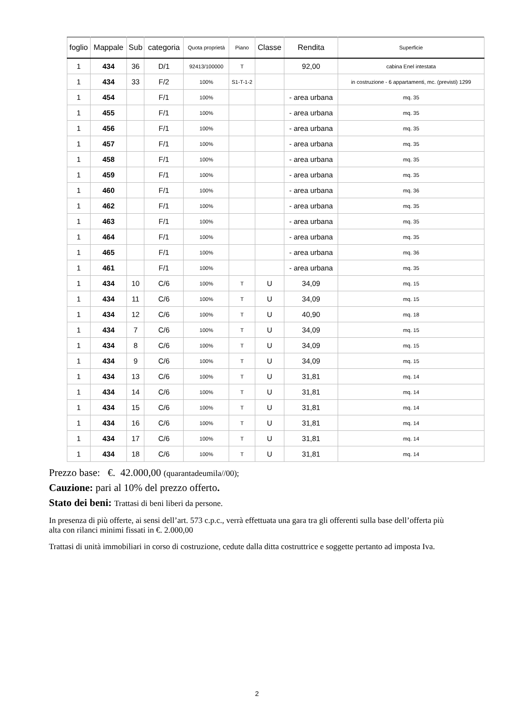| foglio | Mappale | Sub | categoria | Quota proprietà | Piano | Classe | Rendita | Superficie |
| --- | --- | --- | --- | --- | --- | --- | --- | --- |
| 1 | 434 | 36 | D/1 | 92413/100000 | T | | 92,00 | cabina Enel intestata |
| 1 | 434 | 33 | F/2 | 100% | S1-T-1-2 | | | in costruzione - 6 appartamenti, mc. (previsti) 1299 |
| 1 | 454 | | F/1 | 100% | | | - area urbana | mq. 35 |
| 1 | 455 | | F/1 | 100% | | | - area urbana | mq. 35 |
| 1 | 456 | | F/1 | 100% | | | - area urbana | mq. 35 |
| 1 | 457 | | F/1 | 100% | | | - area urbana | mq. 35 |
| 1 | 458 | | F/1 | 100% | | | - area urbana | mq. 35 |
| 1 | 459 | | F/1 | 100% | | | - area urbana | mq. 35 |
| 1 | 460 | | F/1 | 100% | | | - area urbana | mq. 36 |
| 1 | 462 | | F/1 | 100% | | | - area urbana | mq. 35 |
| 1 | 463 | | F/1 | 100% | | | - area urbana | mq. 35 |
| 1 | 464 | | F/1 | 100% | | | - area urbana | mq. 35 |
| 1 | 465 | | F/1 | 100% | | | - area urbana | mq. 36 |
| 1 | 461 | | F/1 | 100% | | | - area urbana | mq. 35 |
| 1 | 434 | 10 | C/6 | 100% | T | U | 34,09 | mq. 15 |
| 1 | 434 | 11 | C/6 | 100% | T | U | 34,09 | mq. 15 |
| 1 | 434 | 12 | C/6 | 100% | T | U | 40,90 | mq. 18 |
| 1 | 434 | 7 | C/6 | 100% | T | U | 34,09 | mq. 15 |
| 1 | 434 | 8 | C/6 | 100% | T | U | 34,09 | mq. 15 |
| 1 | 434 | 9 | C/6 | 100% | T | U | 34,09 | mq. 15 |
| 1 | 434 | 13 | C/6 | 100% | T | U | 31,81 | mq. 14 |
| 1 | 434 | 14 | C/6 | 100% | T | U | 31,81 | mq. 14 |
| 1 | 434 | 15 | C/6 | 100% | T | U | 31,81 | mq. 14 |
| 1 | 434 | 16 | C/6 | 100% | T | U | 31,81 | mq. 14 |
| 1 | 434 | 17 | C/6 | 100% | T | U | 31,81 | mq. 14 |
| 1 | 434 | 18 | C/6 | 100% | T | U | 31,81 | mq. 14 |
Prezzo base: €. 42.000,00 (quarantadeumila//00);
Cauzione: pari al 10% del prezzo offerto.
Stato dei beni: Trattasi di beni liberi da persone.
In presenza di più offerte, ai sensi dell’art. 573 c.p.c., verrà effettuata una gara tra gli offerenti sulla base dell’offerta più alta con rilanci minimi fissati in €. 2.000,00
Trattasi di unità immobiliari in corso di costruzione, cedute dalla ditta costruttrice e soggette pertanto ad imposta Iva.
2